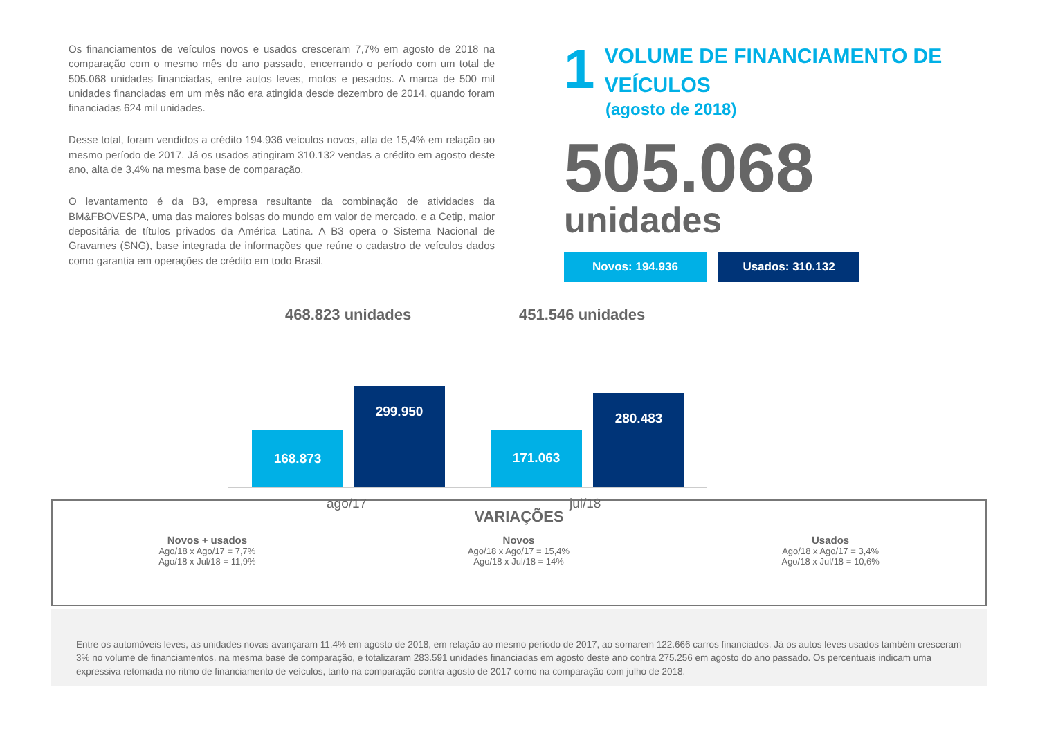Os financiamentos de veículos novos e usados cresceram 7,7% em agosto de 2018 na comparação com o mesmo mês do ano passado, encerrando o período com um total de 505.068 unidades financiadas, entre autos leves, motos e pesados. A marca de 500 mil unidades financiadas em um mês não era atingida desde dezembro de 2014, quando foram financiadas 624 mil unidades.
Desse total, foram vendidos a crédito 194.936 veículos novos, alta de 15,4% em relação ao mesmo período de 2017. Já os usados atingiram 310.132 vendas a crédito em agosto deste ano, alta de 3,4% na mesma base de comparação.
O levantamento é da B3, empresa resultante da combinação de atividades da BM&FBOVESPA, uma das maiores bolsas do mundo em valor de mercado, e a Cetip, maior depositária de títulos privados da América Latina. A B3 opera o Sistema Nacional de Gravames (SNG), base integrada de informações que reúne o cadastro de veículos dados como garantia em operações de crédito em todo Brasil.
1 VOLUME DE FINANCIAMENTO DE
VEÍCULOS
(agosto de 2018)
505.068
unidades
Novos: 194.936 Usados: 310.132
468.823 unidades 451.546 unidades
168.873
299.950
171.063
280.483
ago/17 jul/18
VARIAÇÕES
Novos + usados
Ago/18 x Ago/17 = 7,7%
Ago/18 x Jul/18 = 11,9%
Novos
Ago/18 x Ago/17 = 15,4%
Ago/18 x Jul/18 = 14%
Usados
Ago/18 x Ago/17 = 3,4%
Ago/18 x Jul/18 = 10,6%
Entre os automóveis leves, as unidades novas avançaram 11,4% em agosto de 2018, em relação ao mesmo período de 2017, ao somarem 122.666 carros financiados. Já os autos leves usados também cresceram 3% no volume de financiamentos, na mesma base de comparação, e totalizaram 283.591 unidades financiadas em agosto deste ano contra 275.256 em agosto do ano passado. Os percentuais indicam uma expressiva retomada no ritmo de financiamento de veículos, tanto na comparação contra agosto de 2017 como na comparação com julho de 2018.